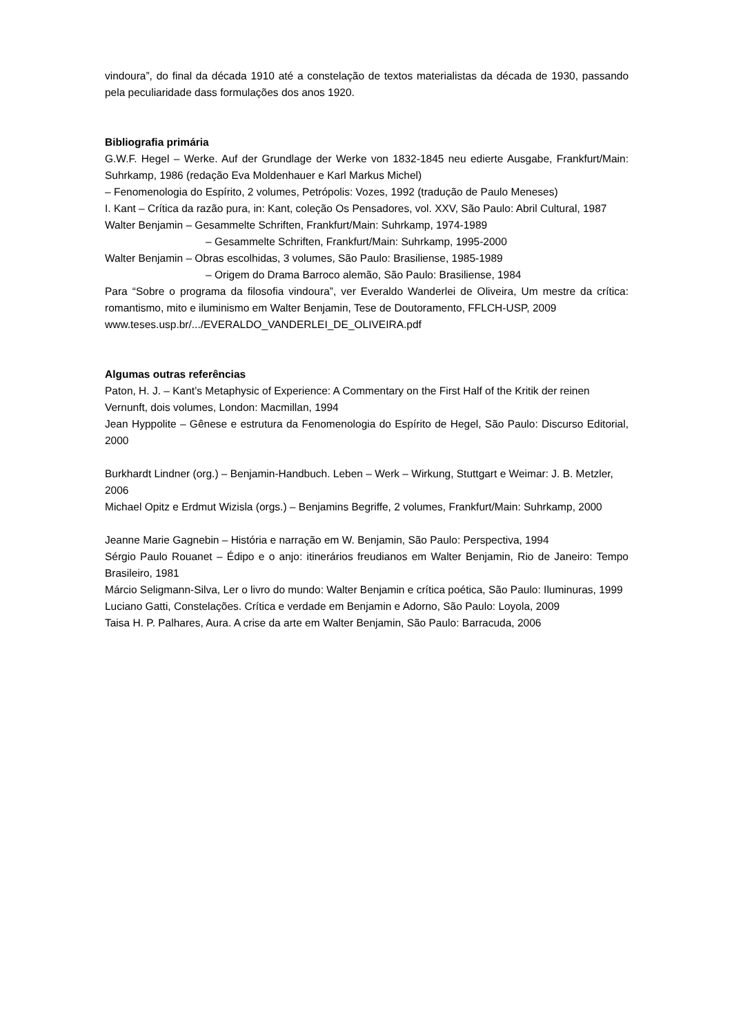vindoura”, do final da década 1910 até a constelação de textos materialistas da década de 1930, passando pela peculiaridade dass formulações dos anos 1920.
Bibliografia primária
G.W.F. Hegel – Werke. Auf der Grundlage der Werke von 1832-1845 neu edierte Ausgabe, Frankfurt/Main: Suhrkamp, 1986 (redação Eva Moldenhauer e Karl Markus Michel)
– Fenomenologia do Espírito, 2 volumes, Petrópolis: Vozes, 1992 (tradução de Paulo Meneses)
I. Kant – Crítica da razão pura, in: Kant, coleção Os Pensadores, vol. XXV, São Paulo: Abril Cultural, 1987
Walter Benjamin – Gesammelte Schriften, Frankfurt/Main: Suhrkamp, 1974-1989
– Gesammelte Schriften, Frankfurt/Main: Suhrkamp, 1995-2000
Walter Benjamin – Obras escolhidas, 3 volumes, São Paulo: Brasiliense, 1985-1989
– Origem do Drama Barroco alemão, São Paulo: Brasiliense, 1984
Para “Sobre o programa da filosofia vindoura”, ver Everaldo Wanderlei de Oliveira, Um mestre da crítica: romantismo, mito e iluminismo em Walter Benjamin, Tese de Doutoramento, FFLCH-USP, 2009
www.teses.usp.br/.../EVERALDO_VANDERLEI_DE_OLIVEIRA.pdf
Algumas outras referências
Paton, H. J. – Kant’s Metaphysic of Experience: A Commentary on the First Half of the Kritik der reinen Vernunft, dois volumes, London: Macmillan, 1994
Jean Hyppolite – Gênese e estrutura da Fenomenologia do Espírito de Hegel, São Paulo: Discurso Editorial, 2000
Burkhardt Lindner (org.) – Benjamin-Handbuch. Leben – Werk – Wirkung, Stuttgart e Weimar: J. B. Metzler, 2006
Michael Opitz e Erdmut Wizisla (orgs.) – Benjamins Begriffe, 2 volumes, Frankfurt/Main: Suhrkamp, 2000
Jeanne Marie Gagnebin – História e narração em W. Benjamin, São Paulo: Perspectiva, 1994
Sérgio Paulo Rouanet – Édipo e o anjo: itinerários freudianos em Walter Benjamin, Rio de Janeiro: Tempo Brasileiro, 1981
Márcio Seligmann-Silva, Ler o livro do mundo: Walter Benjamin e crítica poética, São Paulo: Iluminuras, 1999
Luciano Gatti, Constelações. Crítica e verdade em Benjamin e Adorno, São Paulo: Loyola, 2009
Taisa H. P. Palhares, Aura. A crise da arte em Walter Benjamin, São Paulo: Barracuda, 2006